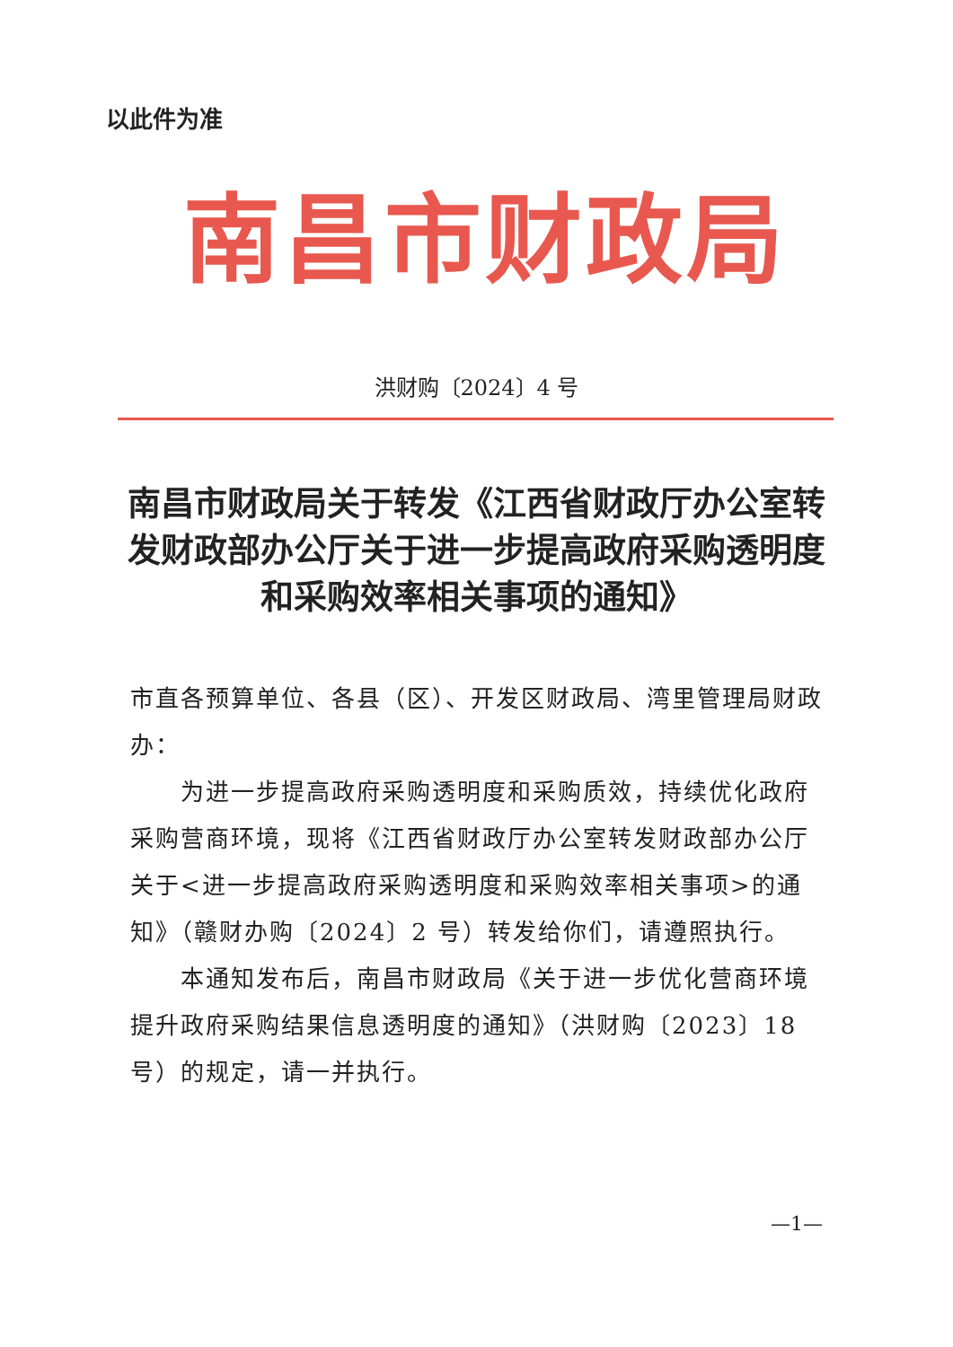以此件为准
南昌市财政局
洪财购〔2024〕4 号
南昌市财政局关于转发《江西省财政厅办公室转发财政部办公厅关于进一步提高政府采购透明度和采购效率相关事项的通知》
市直各预算单位、各县（区）、开发区财政局、湾里管理局财政办：
为进一步提高政府采购透明度和采购质效，持续优化政府采购营商环境，现将《江西省财政厅办公室转发财政部办公厅关于<进一步提高政府采购透明度和采购效率相关事项>的通知》（赣财办购〔2024〕2 号）转发给你们，请遵照执行。
本通知发布后，南昌市财政局《关于进一步优化营商环境提升政府采购结果信息透明度的通知》（洪财购〔2023〕18 号）的规定，请一并执行。
—1—